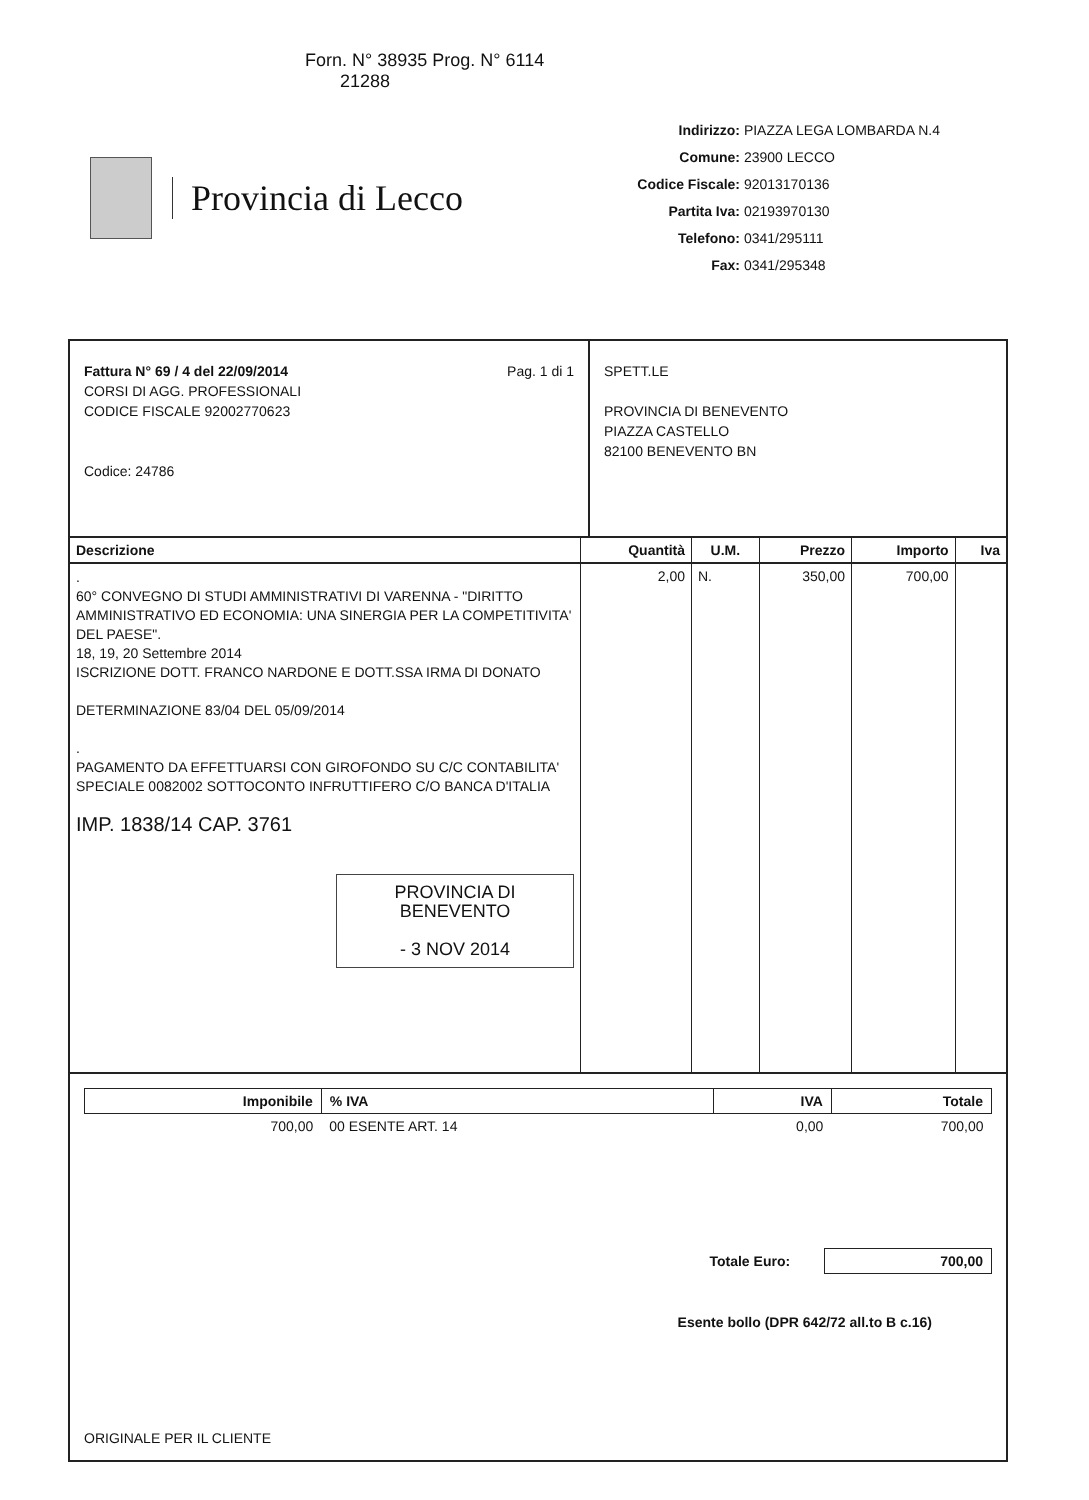Forn. N° 38935 Prog. N° 6114
21288
Provincia di Lecco
Indirizzo: PIAZZA LEGA LOMBARDA N.4
Comune: 23900 LECCO
Codice Fiscale: 92013170136
Partita Iva: 02193970130
Telefono: 0341/295111
Fax: 0341/295348
Fattura N° 69 / 4 del 22/09/2014 Pag. 1 di 1
CORSI DI AGG. PROFESSIONALI
CODICE FISCALE 92002770623
Codice: 24786
SPETT.LE
PROVINCIA DI BENEVENTO
PIAZZA CASTELLO
82100 BENEVENTO BN
| Descrizione | Quantità | U.M. | Prezzo | Importo | Iva |
| --- | --- | --- | --- | --- | --- |
| . 60° CONVEGNO DI STUDI AMMINISTRATIVI DI VARENNA - "DIRITTO AMMINISTRATIVO ED ECONOMIA: UNA SINERGIA PER LA COMPETITIVITA' DEL PAESE". 18, 19, 20 Settembre 2014 ISCRIZIONE DOTT. FRANCO NARDONE E DOTT.SSA IRMA DI DONATO DETERMINAZIONE 83/04 DEL 05/09/2014 . PAGAMENTO DA EFFETTUARSI CON GIROFONDO SU C/C CONTABILITA' SPECIALE 0082002 SOTTOCONTO INFRUTTIFERO C/O BANCA D'ITALIA IMP. 1838/14 CAP. 3761 PROVINCIA DI BENEVENTO - 3 NOV 2014 | 2,00 | N. | 350,00 | 700,00 | |
| Imponibile | % IVA | IVA | Totale |
| --- | --- | --- | --- |
| 700,00 | 00 ESENTE ART. 14 | 0,00 | 700,00 |
Totale Euro: 700,00
Esente bollo (DPR 642/72 all.to B c.16)
ORIGINALE PER IL CLIENTE